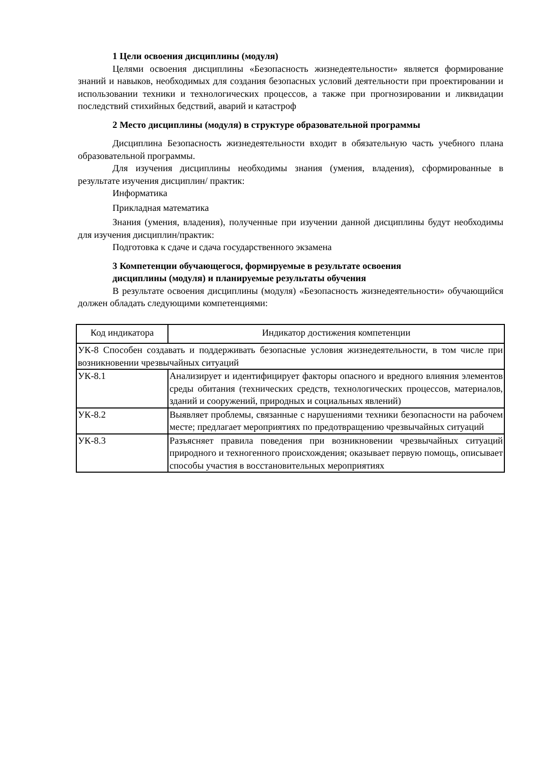1 Цели освоения дисциплины (модуля)
Целями освоения дисциплины «Безопасность жизнедеятельности» является формирование знаний и навыков, необходимых для создания безопасных условий деятельности при проектировании и использовании техники и технологических процессов, а также при прогнозировании и ликвидации последствий стихийных бедствий, аварий и катастроф
2 Место дисциплины (модуля) в структуре образовательной программы
Дисциплина Безопасность жизнедеятельности входит в обязательную часть учебного плана образовательной программы.
Для изучения дисциплины необходимы знания (умения, владения), сформированные в результате изучения дисциплин/ практик:
Информатика
Прикладная математика
Знания (умения, владения), полученные при изучении данной дисциплины будут необходимы для изучения дисциплин/практик:
Подготовка к сдаче и сдача государственного экзамена
3 Компетенции обучающегося, формируемые в результате освоения
дисциплины (модуля) и планируемые результаты обучения
В результате освоения дисциплины (модуля) «Безопасность жизнедеятельности» обучающийся должен обладать следующими компетенциями:
| Код индикатора | Индикатор достижения компетенции |
| УК-8 Способен создавать и поддерживать безопасные условия жизнедеятельности, в том числе при возникновении чрезвычайных ситуаций | |
| УК-8.1 | Анализирует и идентифицирует факторы опасного и вредного влияния элементов среды обитания (технических средств, технологических процессов, материалов, зданий и сооружений, природных и социальных явлений) |
| УК-8.2 | Выявляет проблемы, связанные с нарушениями техники безопасности на рабочем месте; предлагает мероприятиях по предотвращению чрезвычайных ситуаций |
| УК-8.3 | Разъясняет правила поведения при возникновении чрезвычайных ситуаций природного и техногенного происхождения; оказывает первую помощь, описывает способы участия в восстановительных мероприятиях |